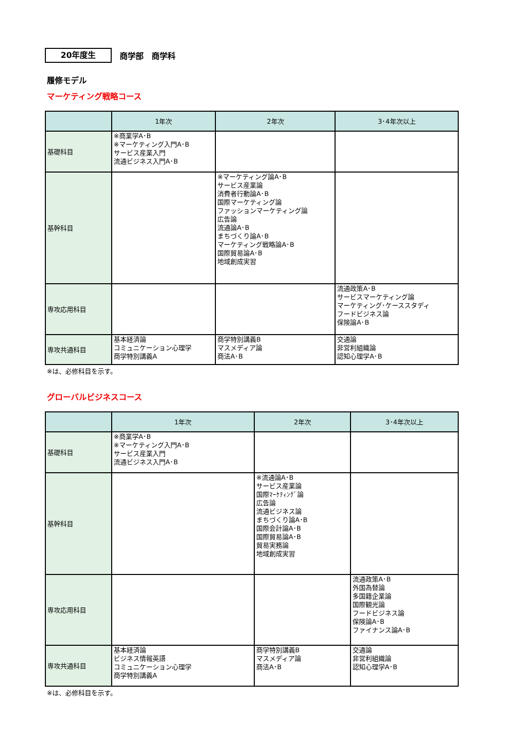20年度生
商学部　商学科
履修モデル
マーケティング戦略コース
| | 1年次 | 2年次 | 3･4年次以上 |
| --- | --- | --- | --- |
| 基礎科目 | ※商業学A･B ※マーケティング入門A･B サービス産業入門 流通ビジネス入門A･B | | |
| 基幹科目 | | ※マーケティング論A･B サービス産業論 消費者行動論A･B 国際マーケティング論 ファッションマーケティング論 広告論 流通論A･B まちづくり論A･B マーケティング戦略論A･B 国際貿易論A･B 地域創成実習 | |
| 専攻応用科目 | | | 流通政策A･B サービスマーケティング論 マーケティング･ケーススタディ フードビジネス論 保険論A･B |
| 専攻共通科目 | 基本経済論 コミュニケーション心理学 商学特別講義A | 商学特別講義B マスメディア論 商法A･B | 交通論 非営利組織論 認知心理学A･B |
※は、必修科目を示す。
グローバルビジネスコース
| | 1年次 | 2年次 | 3･4年次以上 |
| --- | --- | --- | --- |
| 基礎科目 | ※商業学A･B ※マーケティング入門A･B サービス産業入門 流通ビジネス入門A･B | | |
| 基幹科目 | | ※流通論A･B サービス産業論 国際ﾏｰｹﾃｨﾝｸﾞ論 広告論 流通ビジネス論 まちづくり論A･B 国際会計論A･B 国際貿易論A･B 貿易実務論 地域創成実習 | |
| 専攻応用科目 | | | 流通政策A･B 外国為替論 多国籍企業論 国際観光論 フードビジネス論 保険論A･B ファイナンス論A･B |
| 専攻共通科目 | 基本経済論 ビジネス情報英語 コミュニケーション心理学 商学特別講義A | 商学特別講義B マスメディア論 商法A･B | 交通論 非営利組織論 認知心理学A･B |
※は、必修科目を示す。